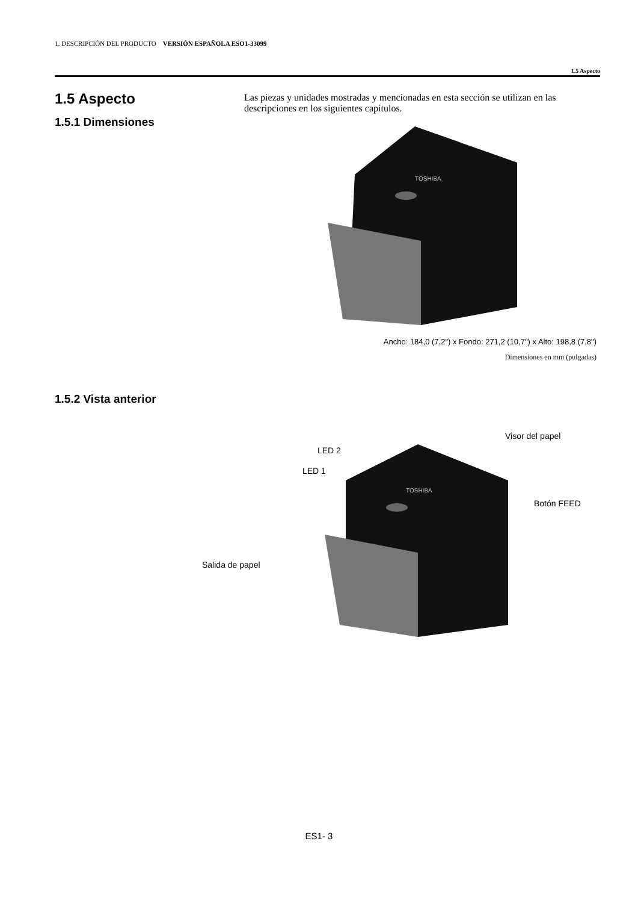1. DESCRIPCIÓN DEL PRODUCTO VERSIÓN ESPAÑOLA ESO1-33099
1.5 Aspecto
1.5 Aspecto
1.5.1 Dimensiones
Las piezas y unidades mostradas y mencionadas en esta sección se utilizan en las descripciones en los siguientes capítulos.
TOSHIBA
Ancho: 184,0 (7,2") x Fondo: 271,2 (10,7") x Alto: 198,8 (7,8")
Dimensiones en mm (pulgadas)
1.5.2 Vista anterior
TOSHIBA
Visor del papel
LED 2
LED 1
Botón FEED
Salida de papel
ES1- 3